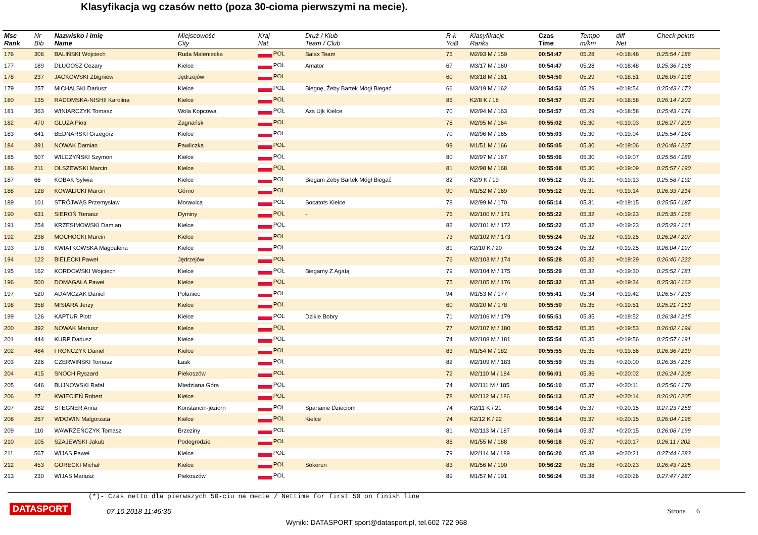Klasyfikacja wg czasów netto (poza 30-cioma pierwszymi na mecie).
| Msc Rank | Nr Bib | Nazwisko i imię Name | Miejscowość City | Kraj Nat. | Druż / Klub Team / Club | R-k YoB | Klasyfikacje Ranks | Czas Time | Tempo m/km | diff Net | Check points |
| --- | --- | --- | --- | --- | --- | --- | --- | --- | --- | --- | --- |
| 176 | 306 | BALIŃSKI Wojciech | Ruda Maleniecka | POL | Balax Team | 75 | M2/93 M / 159 | 00:54:47 | 05.28 | +0:18:48 | 0:25:54 / 186 |
| 177 | 189 | DŁUGOSZ Cezary | Kielce | POL | Amator | 67 | M3/17 M / 160 | 00:54:47 | 05.28 | +0:18:48 | 0:25:36 / 168 |
| 178 | 237 | JACKOWSKI Zbigniew | Jędrzejów | POL | | 60 | M3/18 M / 161 | 00:54:50 | 05.29 | +0:18:51 | 0:26:05 / 198 |
| 179 | 257 | MICHALSKI Dariusz | Kielce | POL | Biegnę, Żeby Bartek Mógł Biegać | 66 | M3/19 M / 162 | 00:54:53 | 05.29 | +0:18:54 | 0:25:43 / 173 |
| 180 | 135 | RADOMSKA-NISHII Karolina | Kielce | POL | | 86 | K2/8 K / 18 | 00:54:57 | 05.29 | +0:18:58 | 0:26:14 / 203 |
| 181 | 363 | WINIARCZYK Tomasz | Wola Kopcowa | POL | Azs Ujk Kielce | 70 | M2/94 M / 163 | 00:54:57 | 05.29 | +0:18:58 | 0:25:43 / 174 |
| 182 | 470 | GLUZA Piotr | Zagnańsk | POL | | 78 | M2/95 M / 164 | 00:55:02 | 05.30 | +0:19:03 | 0:26:27 / 209 |
| 183 | 641 | BEDNARSKI Grzegorz | Kielce | POL | | 70 | M2/96 M / 165 | 00:55:03 | 05.30 | +0:19:04 | 0:25:54 / 184 |
| 184 | 391 | NOWAK Damian | Pawliczka | POL | | 99 | M1/51 M / 166 | 00:55:05 | 05.30 | +0:19:06 | 0:26:48 / 227 |
| 185 | 507 | WILCZYŃSKI Szymon | Kielce | POL | | 80 | M2/97 M / 167 | 00:55:06 | 05.30 | +0:19:07 | 0:25:56 / 189 |
| 186 | 211 | OLSZEWSKI Marcin | Kielce | POL | | 81 | M2/98 M / 168 | 00:55:08 | 05.30 | +0:19:09 | 0:25:57 / 190 |
| 187 | 66 | KOBAK Sylwia | Kielce | POL | Biegam Żeby Bartek Mógł Biegać | 82 | K2/9 K / 19 | 00:55:12 | 05.31 | +0:19:13 | 0:25:58 / 192 |
| 188 | 128 | KOWALICKI Marcin | Górno | POL | | 90 | M1/52 M / 169 | 00:55:12 | 05.31 | +0:19:14 | 0:26:33 / 214 |
| 189 | 101 | STRÓJWĄS Przemysław | Morawica | POL | Socatots Kielce | 78 | M2/99 M / 170 | 00:55:14 | 05.31 | +0:19:15 | 0:25:55 / 187 |
| 190 | 631 | SIEROŃ Tomasz | Dyminy | POL | - | 76 | M2/100 M / 171 | 00:55:22 | 05.32 | +0:19:23 | 0:25:35 / 166 |
| 191 | 254 | KRZESIMOWSKI Damian | Kielce | POL | | 82 | M2/101 M / 172 | 00:55:22 | 05.32 | +0:19:23 | 0:25:29 / 161 |
| 192 | 238 | MOCHOCKI Marcin | Kielce | POL | | 73 | M2/102 M / 173 | 00:55:24 | 05.32 | +0:19:25 | 0:26:24 / 207 |
| 193 | 178 | KWIATKOWSKA Magdalena | Kielce | POL | | 81 | K2/10 K / 20 | 00:55:24 | 05.32 | +0:19:25 | 0:26:04 / 197 |
| 194 | 122 | BIELECKI Paweł | Jędrzejów | POL | | 76 | M2/103 M / 174 | 00:55:28 | 05.32 | +0:19:29 | 0:26:40 / 222 |
| 195 | 162 | KORDOWSKI Wojciech | Kielce | POL | Biegamy Z Agatą | 79 | M2/104 M / 175 | 00:55:29 | 05.32 | +0:19:30 | 0:25:52 / 181 |
| 196 | 500 | DOMAGAŁA Paweł | Kielce | POL | | 75 | M2/105 M / 176 | 00:55:32 | 05.33 | +0:19:34 | 0:25:30 / 162 |
| 197 | 520 | ADAMCZAK Daniel | Połaniec | POL | | 94 | M1/53 M / 177 | 00:55:41 | 05.34 | +0:19:42 | 0:26:57 / 236 |
| 198 | 358 | MISIARA Jerzy | Kielce | POL | | 60 | M3/20 M / 178 | 00:55:50 | 05.35 | +0:19:51 | 0:25:21 / 153 |
| 199 | 126 | KAPTUR Piotr | Kielce | POL | Dzikie Bobry | 71 | M2/106 M / 179 | 00:55:51 | 05.35 | +0:19:52 | 0:26:34 / 215 |
| 200 | 392 | NOWAK Mariusz | Kielce | POL | | 77 | M2/107 M / 180 | 00:55:52 | 05.35 | +0:19:53 | 0:26:02 / 194 |
| 201 | 444 | KURP Dariusz | Kielce | POL | | 74 | M2/108 M / 181 | 00:55:54 | 05.35 | +0:19:56 | 0:25:57 / 191 |
| 202 | 484 | FRONCZYK Daniel | Kielce | POL | | 83 | M1/54 M / 182 | 00:55:55 | 05.35 | +0:19:56 | 0:26:36 / 219 |
| 203 | 226 | CZERWIŃSKI Tomasz | Łask | POL | | 82 | M2/109 M / 183 | 00:55:59 | 05.35 | +0:20:00 | 0:26:35 / 216 |
| 204 | 415 | SNOCH Ryszard | Piekoszów | POL | | 72 | M2/110 M / 184 | 00:56:01 | 05.36 | +0:20:02 | 0:26:24 / 208 |
| 205 | 646 | BUJNOWSKI Rafał | Miedziana Góra | POL | | 74 | M2/111 M / 185 | 00:56:10 | 05.37 | +0:20:11 | 0:25:50 / 179 |
| 206 | 27 | KWIECIEŃ Robert | Kielce | POL | | 78 | M2/112 M / 186 | 00:56:13 | 05.37 | +0:20:14 | 0:26:20 / 205 |
| 207 | 262 | STEGNER Anna | Konstancin-jeziorn | POL | Spartanie Dzieciom | 74 | K2/11 K / 21 | 00:56:14 | 05.37 | +0:20:15 | 0:27:23 / 258 |
| 208 | 267 | WDOWIN Malgorzata | Kielce | POL | Kielce | 74 | K2/12 K / 22 | 00:56:14 | 05.37 | +0:20:15 | 0:26:04 / 196 |
| 209 | 110 | WAWRZEŃCZYK Tomasz | Brzeziny | POL | | 81 | M2/113 M / 187 | 00:56:14 | 05.37 | +0:20:15 | 0:26:08 / 199 |
| 210 | 105 | SZAJEWSKI Jakub | Podegrodzie | POL | | 86 | M1/55 M / 188 | 00:56:16 | 05.37 | +0:20:17 | 0:26:11 / 202 |
| 211 | 567 | WIJAS Paweł | Kielce | POL | | 79 | M2/114 M / 189 | 00:56:20 | 05.38 | +0:20:21 | 0:27:44 / 283 |
| 212 | 453 | GÓRECKI Michał | Kielce | POL | Sokorun | 83 | M1/56 M / 190 | 00:56:22 | 05.38 | +0:20:23 | 0:26:43 / 225 |
| 213 | 230 | WIJAS Mariusz | Piekoszów | POL | | 89 | M1/57 M / 191 | 00:56:24 | 05.38 | +0:20:26 | 0:27:47 / 287 |
(*)- Czas netto dla pierwszych 50-ciu na mecie / Nettime for first 50 on finish line
DATASPORT
07.10.2018 11:46:35 Strona 6
Wyniki: DATASPORT sport@datasport.pl, tel.602 722 968